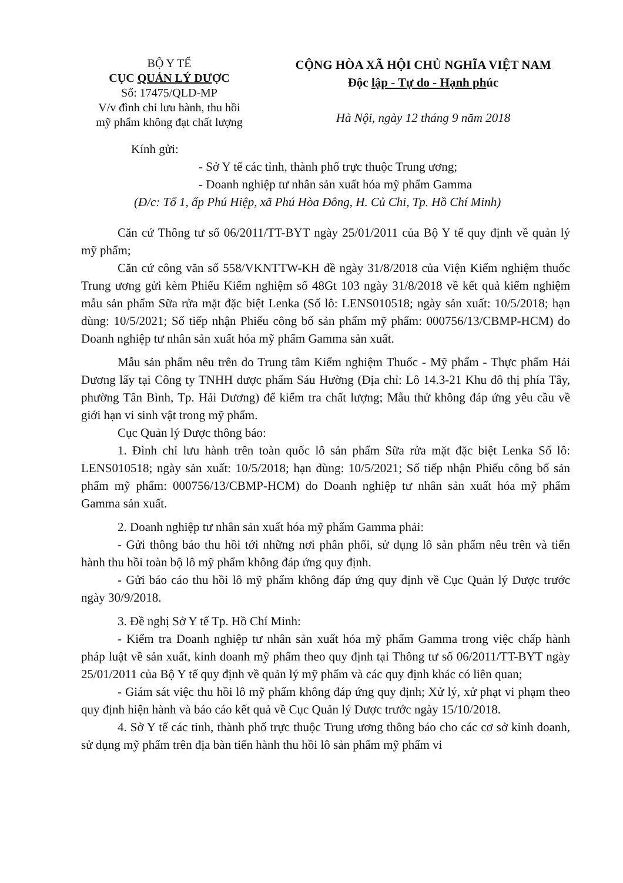BỘ Y TẾ
CỤC QUẢN LÝ DƯỢC
Số: 17475/QLD-MP
V/v đình chỉ lưu hành, thu hồi
mỹ phẩm không đạt chất lượng
CỘNG HÒA XÃ HỘI CHỦ NGHĨA VIỆT NAM
Độc lập - Tự do - Hạnh phúc
Hà Nội, ngày 12 tháng 9 năm 2018
Kính gửi:
- Sở Y tế các tỉnh, thành phố trực thuộc Trung ương;
- Doanh nghiệp tư nhân sản xuất hóa mỹ phẩm Gamma
(Đ/c: Tổ 1, ấp Phú Hiệp, xã Phú Hòa Đông, H. Củ Chi, Tp. Hồ Chí Minh)
Căn cứ Thông tư số 06/2011/TT-BYT ngày 25/01/2011 của Bộ Y tế quy định về quản lý mỹ phẩm;
Căn cứ công văn số 558/VKNTTW-KH đề ngày 31/8/2018 của Viện Kiểm nghiệm thuốc Trung ương gửi kèm Phiếu Kiểm nghiệm số 48Gt 103 ngày 31/8/2018 về kết quả kiểm nghiệm mẫu sản phẩm Sữa rửa mặt đặc biệt Lenka (Số lô: LENS010518; ngày sản xuất: 10/5/2018; hạn dùng: 10/5/2021; Số tiếp nhận Phiếu công bố sản phẩm mỹ phẩm: 000756/13/CBMP-HCM) do Doanh nghiệp tư nhân sản xuất hóa mỹ phẩm Gamma sản xuất.
Mẫu sản phẩm nêu trên do Trung tâm Kiểm nghiệm Thuốc - Mỹ phẩm - Thực phẩm Hải Dương lấy tại Công ty TNHH dược phẩm Sáu Hường (Địa chỉ: Lô 14.3-21 Khu đô thị phía Tây, phường Tân Bình, Tp. Hải Dương) để kiểm tra chất lượng; Mẫu thử không đáp ứng yêu cầu về giới hạn vi sinh vật trong mỹ phẩm.
Cục Quản lý Dược thông báo:
1. Đình chỉ lưu hành trên toàn quốc lô sản phẩm Sữa rửa mặt đặc biệt Lenka Số lô: LENS010518; ngày sản xuất: 10/5/2018; hạn dùng: 10/5/2021; Số tiếp nhận Phiếu công bố sản phẩm mỹ phẩm: 000756/13/CBMP-HCM) do Doanh nghiệp tư nhân sản xuất hóa mỹ phẩm Gamma sản xuất.
2. Doanh nghiệp tư nhân sản xuất hóa mỹ phẩm Gamma phải:
- Gửi thông báo thu hồi tới những nơi phân phối, sử dụng lô sản phẩm nêu trên và tiến hành thu hồi toàn bộ lô mỹ phẩm không đáp ứng quy định.
- Gửi báo cáo thu hồi lô mỹ phẩm không đáp ứng quy định về Cục Quản lý Dược trước ngày 30/9/2018.
3. Đề nghị Sở Y tế Tp. Hồ Chí Minh:
- Kiểm tra Doanh nghiệp tư nhân sản xuất hóa mỹ phẩm Gamma trong việc chấp hành pháp luật về sản xuất, kinh doanh mỹ phẩm theo quy định tại Thông tư số 06/2011/TT-BYT ngày 25/01/2011 của Bộ Y tế quy định về quản lý mỹ phẩm và các quy định khác có liên quan;
- Giám sát việc thu hồi lô mỹ phẩm không đáp ứng quy định; Xử lý, xử phạt vi phạm theo quy định hiện hành và báo cáo kết quả về Cục Quản lý Dược trước ngày 15/10/2018.
4. Sở Y tế các tỉnh, thành phố trực thuộc Trung ương thông báo cho các cơ sở kinh doanh, sử dụng mỹ phẩm trên địa bàn tiến hành thu hồi lô sản phẩm mỹ phẩm vi